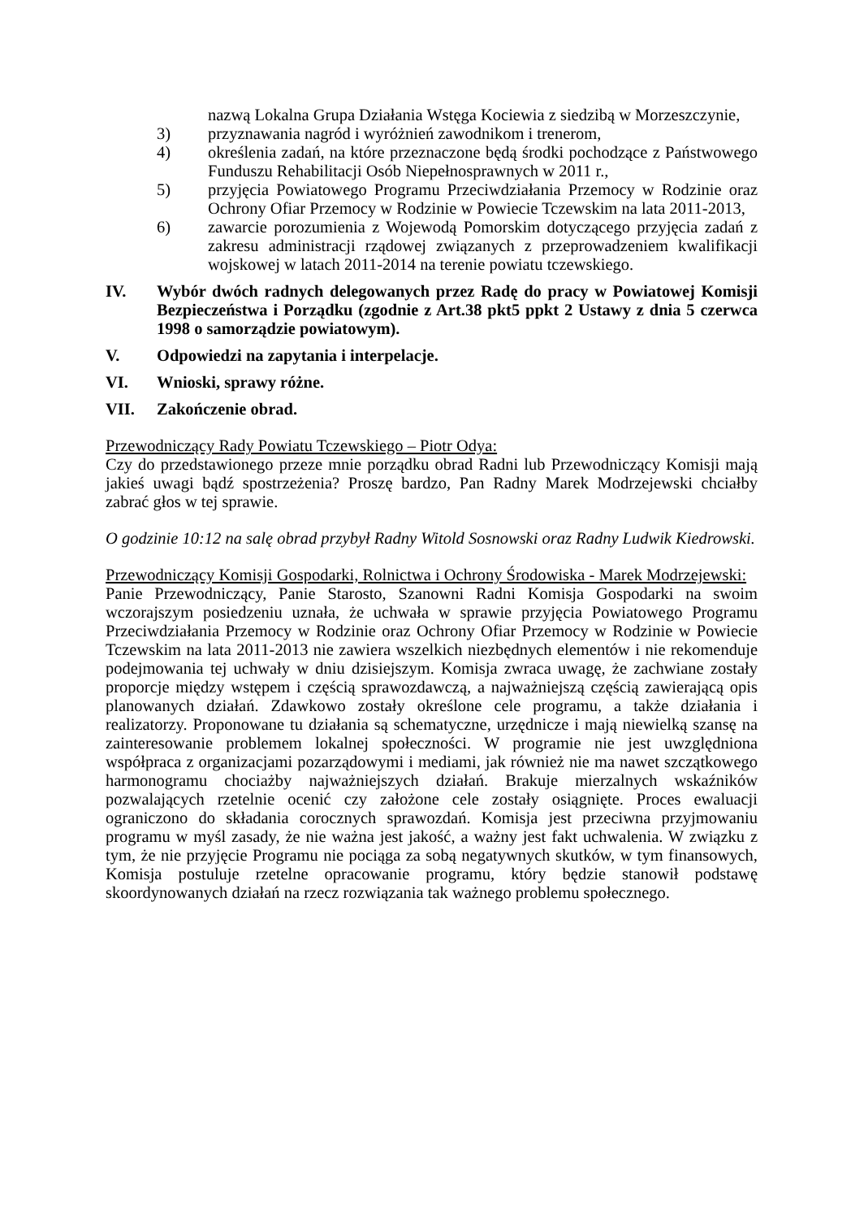nazwą Lokalna Grupa Działania Wstęga Kociewia z siedzibą w Morzeszczynie,
3) przyznawania nagród i wyróżnień zawodnikom i trenerom,
4) określenia zadań, na które przeznaczone będą środki pochodzące z Państwowego Funduszu Rehabilitacji Osób Niepełnosprawnych w 2011 r.,
5) przyjęcia Powiatowego Programu Przeciwdziałania Przemocy w Rodzinie oraz Ochrony Ofiar Przemocy w Rodzinie w Powiecie Tczewskim na lata 2011-2013,
6) zawarcie porozumienia z Wojewodą Pomorskim dotyczącego przyjęcia zadań z zakresu administracji rządowej związanych z przeprowadzeniem kwalifikacji wojskowej w latach 2011-2014 na terenie powiatu tczewskiego.
IV. Wybór dwóch radnych delegowanych przez Radę do pracy w Powiatowej Komisji Bezpieczeństwa i Porządku (zgodnie z Art.38 pkt5 ppkt 2 Ustawy z dnia 5 czerwca 1998 o samorządzie powiatowym).
V. Odpowiedzi na zapytania i interpelacje.
VI. Wnioski, sprawy różne.
VII. Zakończenie obrad.
Przewodniczący Rady Powiatu Tczewskiego – Piotr Odya:
Czy do przedstawionego przeze mnie porządku obrad Radni lub Przewodniczący Komisji mają jakieś uwagi bądź spostrzeżenia? Proszę bardzo, Pan Radny Marek Modrzejewski chciałby zabrać głos w tej sprawie.
O godzinie 10:12 na salę obrad przybył Radny Witold Sosnowski oraz Radny Ludwik Kiedrowski.
Przewodniczący Komisji Gospodarki, Rolnictwa i Ochrony Środowiska - Marek Modrzejewski:
Panie Przewodniczący, Panie Starosto, Szanowni Radni Komisja Gospodarki na swoim wczorajszym posiedzeniu uznała, że uchwała w sprawie przyjęcia Powiatowego Programu Przeciwdziałania Przemocy w Rodzinie oraz Ochrony Ofiar Przemocy w Rodzinie w Powiecie Tczewskim na lata 2011-2013 nie zawiera wszelkich niezbędnych elementów i nie rekomenduje podejmowania tej uchwały w dniu dzisiejszym. Komisja zwraca uwagę, że zachwiane zostały proporcje między wstępem i częścią sprawozdawczą, a najważniejszą częścią zawierającą opis planowanych działań. Zdawkowo zostały określone cele programu, a także działania i realizatorzy. Proponowane tu działania są schematyczne, urzędnicze i mają niewielką szansę na zainteresowanie problemem lokalnej społeczności. W programie nie jest uwzględniona współpraca z organizacjami pozarządowymi i mediami, jak również nie ma nawet szczątkowego harmonogramu chociażby najważniejszych działań. Brakuje mierzalnych wskaźników pozwalających rzetelnie ocenić czy założone cele zostały osiągnięte. Proces ewaluacji ograniczono do składania corocznych sprawozdań. Komisja jest przeciwna przyjmowaniu programu w myśl zasady, że nie ważna jest jakość, a ważny jest fakt uchwalenia. W związku z tym, że nie przyjęcie Programu nie pociąga za sobą negatywnych skutków, w tym finansowych, Komisja postuluje rzetelne opracowanie programu, który będzie stanowił podstawę skoordynowanych działań na rzecz rozwiązania tak ważnego problemu społecznego.